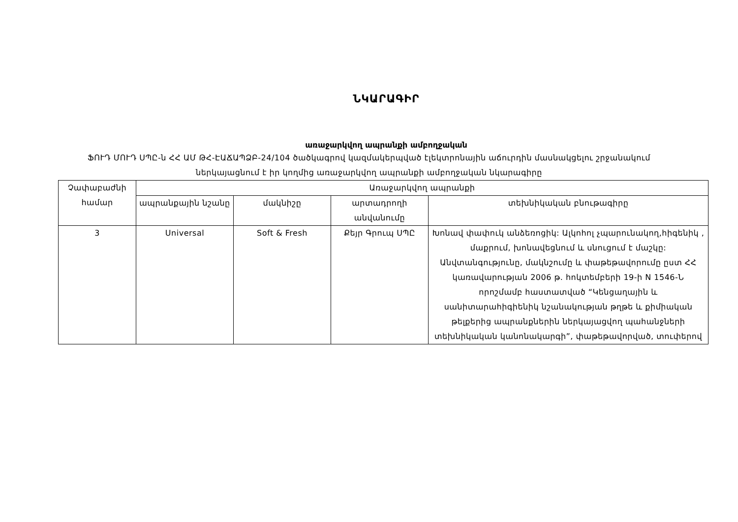ՆԿԱՐԱԳԻՐ
առաջարկվող ապրանքի ամբողջական
ՖՈՒԴ ՄՈՒԴ ՍՊԸ-ն ՀՀ ԱՄ ԹՀ-ԷԱՃԱՊՁԲ-24/104 ծածկագրով կազմակերպված էլեկտրոնային աճուրդին մասնակցելու շրջանակում ներկայացնում է իր կողմից առաջարկվող ապրանքի ամբողջական նկարագիրը
| Չափաբաժնի համար | Առաջարկվող ապրանքի | | | |
| --- | --- | --- | --- | --- |
| | ապրանքային նշանը | մակնիշը | արտադրողի անվանումը | տեխնիկական բնութագիրը |
| 3 | Universal | Soft & Fresh | Քեյր Գրուպ ՍՊԸ | Խոնավ փափուկ անձեռոցիկ: Ալկոհոլ չպարունակող,հիգենիկ , մաքրում, խոնավեցնում և սնուցում է մաշկը: Անվտանգությունը, մակնշումը և փաթեթավորումը ըստ ՀՀ կառավարության 2006 թ. հոկտեմբերի 19-ի N 1546-Ն որոշմամբ հաստատված “Կենցաղային և սանիտարահիգիենիկ նշանակության թղթե և քիմիական թելքերից ապրանքներին ներկայացվող պահանջների տեխնիկական կանոնակարգի”, փաթեթավորված, տուփերով |